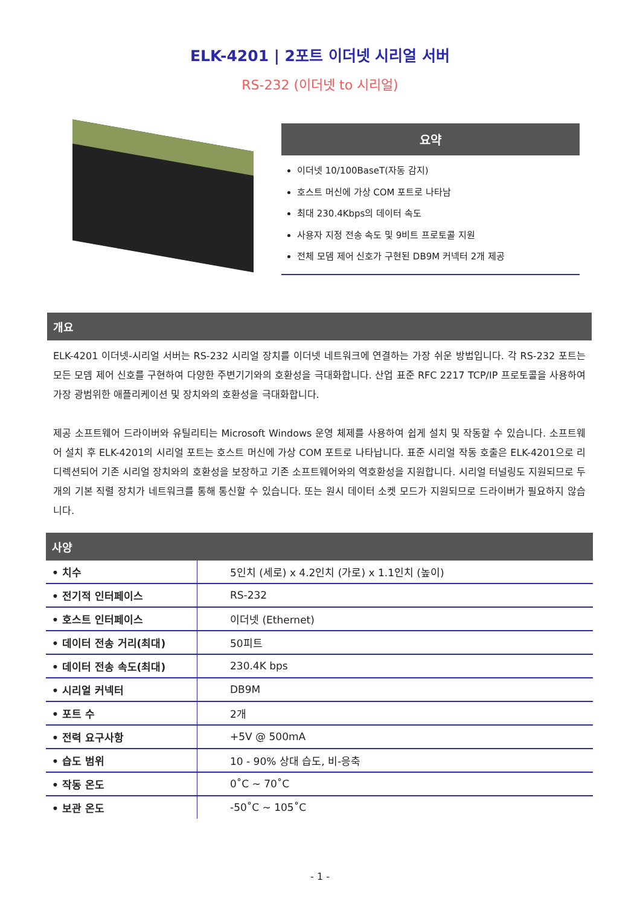ELK-4201 | 2포트 이더넷 시리얼 서버
RS-232 (이더넷 to 시리얼)
요약
이더넷 10/100BaseT(자동 감지)
호스트 머신에 가상 COM 포트로 나타남
최대 230.4Kbps의 데이터 속도
사용자 지정 전송 속도 및 9비트 프로토콜 지원
전체 모뎀 제어 신호가 구현된 DB9M 커넥터 2개 제공
개요
ELK-4201 이더넷-시리얼 서버는 RS-232 시리얼 장치를 이더넷 네트워크에 연결하는 가장 쉬운 방법입니다. 각 RS-232 포트는 모든 모뎀 제어 신호를 구현하여 다양한 주변기기와의 호환성을 극대화합니다. 산업 표준 RFC 2217 TCP/IP 프로토콜을 사용하여 가장 광범위한 애플리케이션 및 장치와의 호환성을 극대화합니다.
제공 소프트웨어 드라이버와 유틸리티는 Microsoft Windows 운영 체제를 사용하여 쉽게 설치 및 작동할 수 있습니다. 소프트웨어 설치 후 ELK-4201의 시리얼 포트는 호스트 머신에 가상 COM 포트로 나타납니다. 표준 시리얼 작동 호출은 ELK-4201으로 리디렉션되어 기존 시리얼 장치와의 호환성을 보장하고 기존 소프트웨어와의 역호환성을 지원합니다. 시리얼 터널링도 지원되므로 두 개의 기본 직렬 장치가 네트워크를 통해 통신할 수 있습니다. 또는 원시 데이터 소켓 모드가 지원되므로 드라이버가 필요하지 않습니다.
사양
| • 치수 | 5인치 (세로) x 4.2인치 (가로) x 1.1인치 (높이) |
| • 전기적 인터페이스 | RS-232 |
| • 호스트 인터페이스 | 이더넷 (Ethernet) |
| • 데이터 전송 거리(최대) | 50피트 |
| • 데이터 전송 속도(최대) | 230.4K bps |
| • 시리얼 커넥터 | DB9M |
| • 포트 수 | 2개 |
| • 전력 요구사항 | +5V @ 500mA |
| • 습도 범위 | 10 - 90% 상대 습도, 비-응축 |
| • 작동 온도 | 0˚C ~ 70˚C |
| • 보관 온도 | -50˚C ~ 105˚C |
- 1 -